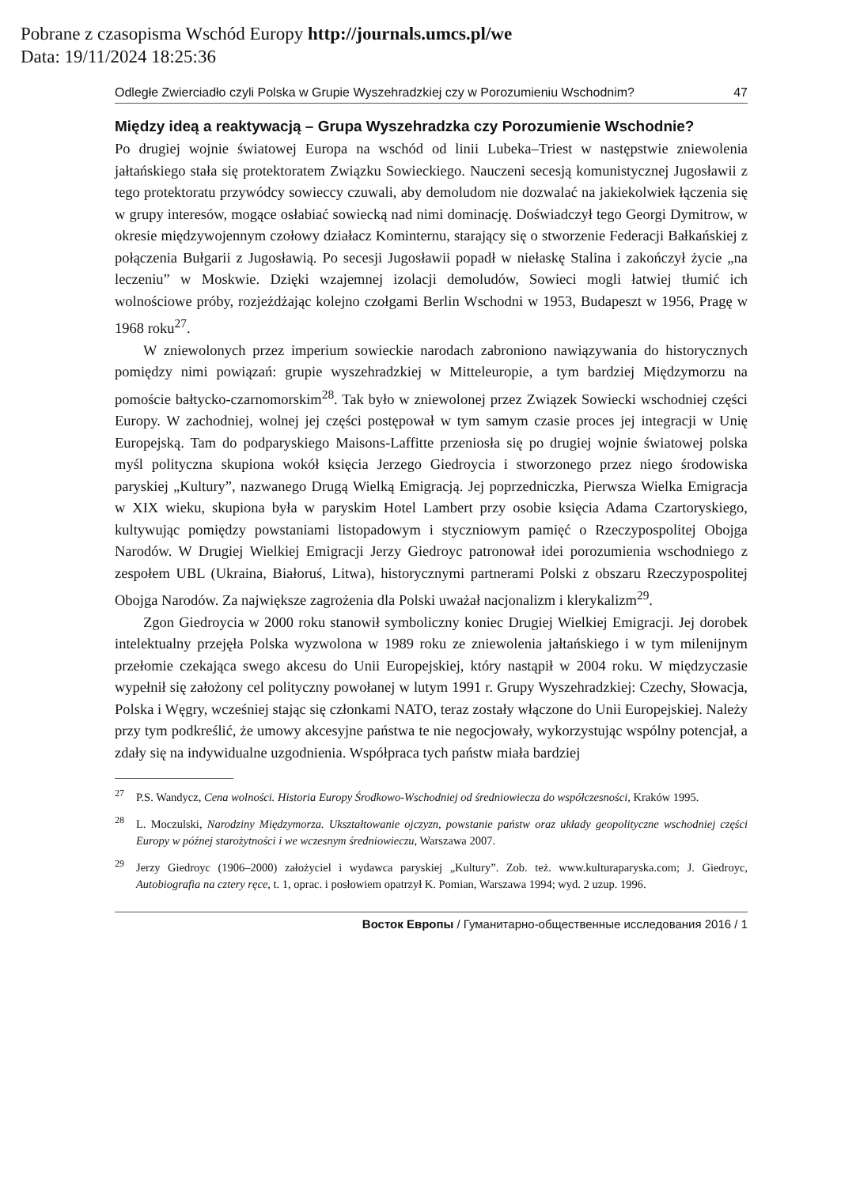Pobrane z czasopisma Wschód Europy http://journals.umcs.pl/we
Data: 19/11/2024 18:25:36
Odległe Zwierciadło czyli Polska w Grupie Wyszehradzkiej czy w Porozumieniu Wschodnim? 47
Między ideą a reaktywacją – Grupa Wyszehradzka czy Porozumienie Wschodnie?
Po drugiej wojnie światowej Europa na wschód od linii Lubeka–Triest w następstwie zniewolenia jałtańskiego stała się protektoratem Związku Sowieckiego. Nauczeni secesją komunistycznej Jugosławii z tego protektoratu przywódcy sowieccy czuwali, aby demoludom nie dozwalać na jakiekolwiek łączenia się w grupy interesów, mogące osłabiać sowiecką nad nimi dominację. Doświadczył tego Georgi Dymitrow, w okresie międzywojennym czołowy działacz Kominternu, starający się o stworzenie Federacji Bałkańskiej z połączenia Bułgarii z Jugosławią. Po secesji Jugosławii popadł w niełaskę Stalina i zakończył życie „na leczeniu” w Moskwie. Dzięki wzajemnej izolacji demoludów, Sowieci mogli łatwiej tłumić ich wolnościowe próby, rozjeżdżając kolejno czołgami Berlin Wschodni w 1953, Budapeszt w 1956, Pragę w 1968 roku<sup>27</sup>.
W zniewolonych przez imperium sowieckie narodach zabroniono nawiązywania do historycznych pomiędzy nimi powiązań: grupie wyszehradzkiej w Mitteleuropie, a tym bardziej Międzymorzu na pomoście bałtycko-czarnomorskim<sup>28</sup>. Tak było w zniewolonej przez Związek Sowiecki wschodniej części Europy. W zachodniej, wolnej jej części postępował w tym samym czasie proces jej integracji w Unię Europejską. Tam do podparyskiego Maisons-Laffitte przeniosła się po drugiej wojnie światowej polska myśl polityczna skupiona wokół księcia Jerzego Giedroycia i stworzonego przez niego środowiska paryskiej „Kultury”, nazwanego Drugą Wielką Emigracją. Jej poprzedniczka, Pierwsza Wielka Emigracja w XIX wieku, skupiona była w paryskim Hotel Lambert przy osobie księcia Adama Czartoryskiego, kultywując pomiędzy powstaniami listopadowym i styczniowym pamięć o Rzeczypospolitej Obojga Narodów. W Drugiej Wielkiej Emigracji Jerzy Giedroyc patronował idei porozumienia wschodniego z zespołem UBL (Ukraina, Białoruś, Litwa), historycznymi partnerami Polski z obszaru Rzeczypospolitej Obojga Narodów. Za największe zagrożenia dla Polski uważał nacjonalizm i klerykalizm<sup>29</sup>.
Zgon Giedroycia w 2000 roku stanowił symboliczny koniec Drugiej Wielkiej Emigracji. Jej dorobek intelektualny przejęła Polska wyzwolona w 1989 roku ze zniewolenia jałtańskiego i w tym milenijnym przełomie czekająca swego akcesu do Unii Europejskiej, który nastąpił w 2004 roku. W międzyczasie wypełnił się założony cel polityczny powołanej w lutym 1991 r. Grupy Wyszehradzkiej: Czechy, Słowacja, Polska i Węgry, wcześniej stając się członkami NATO, teraz zostały włączone do Unii Europejskiej. Należy przy tym podkreślić, że umowy akcesyjne państwa te nie negocjowały, wykorzystując wspólny potencjał, a zdały się na indywidualne uzgodnienia. Współpraca tych państw miała bardziej
<sup>27</sup>P.S. Wandycz, Cena wolności. Historia Europy Środkowo-Wschodniej od średniowiecza do współczesności, Kraków 1995.
<sup>28</sup> L. Moczulski, Narodziny Międzymorza. Ukształtowanie ojczyzn, powstanie państw oraz układy geopolityczne wschodniej części Europy w późnej starożytności i we wczesnym średniowieczu, Warszawa 2007.
<sup>29</sup> Jerzy Giedroyc (1906–2000) założyciel i wydawca paryskiej „Kultury”. Zob. też. www.kulturaparyska.com; J. Giedroyc, Autobiografia na cztery ręce, t. 1, oprac. i posłowiem opatrzył K. Pomian, Warszawa 1994; wyd. 2 uzup. 1996.
Восток Европы / Гуманитарно-общественные исследования 2016 / 1